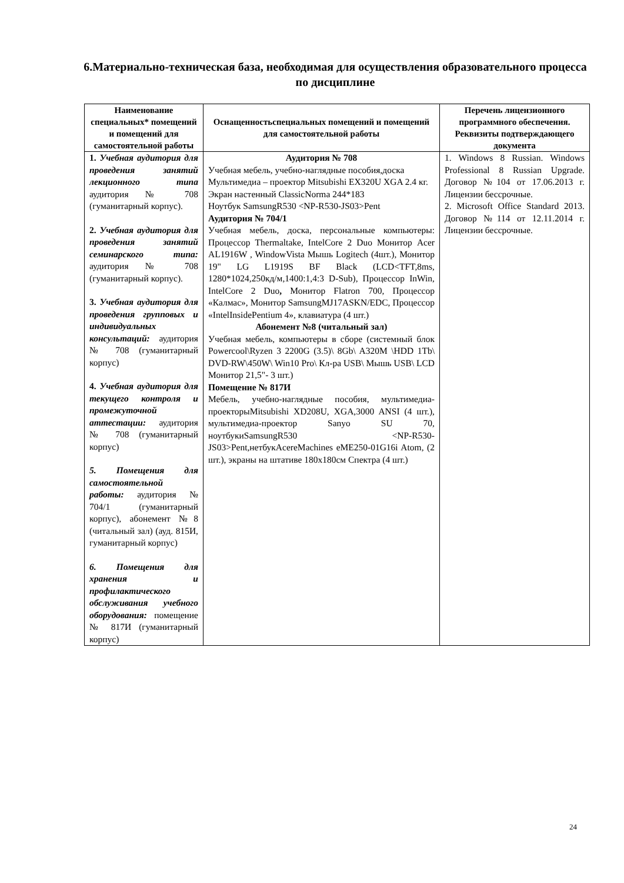6.Материально-техническая база, необходимая для осуществления образовательного процесса по дисциплине
| Наименование специальных* помещений и помещений для самостоятельной работы | Оснащенностьспециальных помещений и помещений для самостоятельной работы | Перечень лицензионного программного обеспечения. Реквизиты подтверждающего документа |
| --- | --- | --- |
| 1. Учебная аудитория для проведения занятий лекционного типа аудитория № 708 (гуманитарный корпус). 2. Учебная аудитория для проведения занятий семинарского типа: аудитория № 708 (гуманитарный корпус). 3. Учебная аудитория для проведения групповых и индивидуальных консультаций: аудитория № 708 (гуманитарный корпус) 4. Учебная аудитория для текущего контроля и промежуточной аттестации: аудитория № 708 (гуманитарный корпус) 5. Помещения для самостоятельной работы: аудитория № 704/1 (гуманитарный корпус), абонемент №8 (читальный зал) (ауд. 815И, гуманитарный корпус) 6. Помещения для хранения и профилактического обслуживания учебного оборудования: помещение № 817И (гуманитарный корпус) | Аудитория № 708 Учебная мебель, учебно-наглядные пособия,доска Мультимедиа – проектор Mitsubishi EX320U XGA 2.4 кг. Экран настенный ClassicNorma 244*183 Ноутбук SamsungR530 <NP-R530-JS03>Pent Аудитория № 704/1 Учебная мебель, доска, персональные компьютеры: Процессор Thermaltake, IntelCore 2 Duo Монитор Acer AL1916W , WindowVista Мышь Logitech (4шт.), Монитор 19" LG L1919S BF Black (LCD<TFT,8ms, 1280*1024,250кд/м,1400:1,4:3 D-Sub), Процессор InWin, IntelCore 2 Duo , Монитор Flatron 700, Процессор «Калмас», Монитор SamsungMJ17ASKN/EDC, Процессор «IntelInsidePentium 4», клавиатура (4 шт.) Абонемент №8 (читальный зал) Учебная мебель, компьютеры в сборе (системный блок Powercool\Ryzen 3 2200G (3.5)\ 8Gb\ A320M \HDD 1Tb\ DVD-RW\450W\ Win10 Pro\ Кл-ра USB\ Мышь USB\ LCD Монитор 21,5"- 3 шт.) Помещение № 817И Мебель, учебно-наглядные пособия, мультимедиа-проекторыMitsubishi XD208U, XGA,3000 ANSI (4 шт.), мультимедиа-проектор Sanyo SU 70, ноутбукиSamsungR530 <NP-R530-JS03>Pent,нетбукAcereMachines eME250-01G16i Atom, (2 шт.), экраны на штативе 180x180см Спектра (4 шт.) | 1. Windows 8 Russian. Windows Professional 8 Russian Upgrade. Договор №104 от 17.06.2013 г. Лицензии бессрочные. 2. Microsoft Office Standard 2013. Договор №114 от 12.11.2014 г. Лицензии бессрочные. |
24